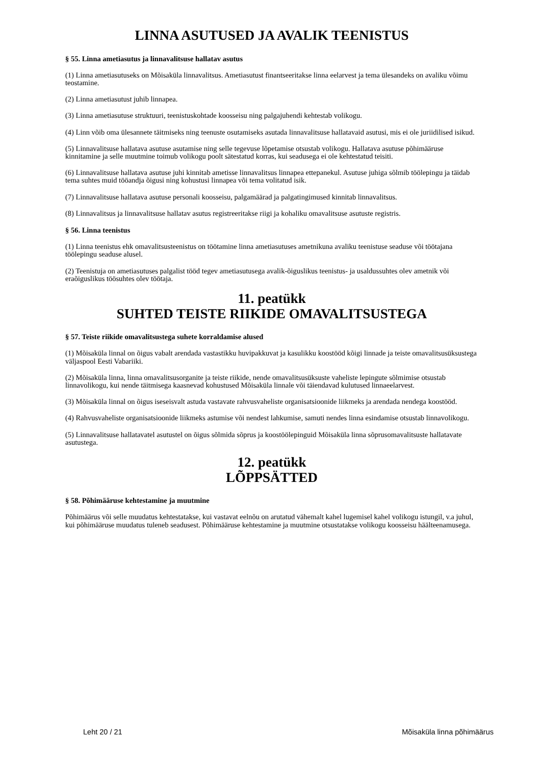LINNA ASUTUSED JA AVALIK TEENISTUS
§ 55. Linna ametiasutus ja linnavalitsuse hallatav asutus
(1) Linna ametiasutuseks on Mõisaküla linnavalitsus. Ametiasutust finantseeritakse linna eelarvest ja tema ülesandeks on avaliku võimu teostamine.
(2) Linna ametiasutust juhib linnapea.
(3) Linna ametiasutuse struktuuri, teenistuskohtade koosseisu ning palgajuhendi kehtestab volikogu.
(4) Linn võib oma ülesannete täitmiseks ning teenuste osutamiseks asutada linnavalitsuse hallatavaid asutusi, mis ei ole juriidilised isikud.
(5) Linnavalitsuse hallatava asutuse asutamise ning selle tegevuse lõpetamise otsustab volikogu. Hallatava asutuse põhimääruse kinnitamine ja selle muutmine toimub volikogu poolt sätestatud korras, kui seadusega ei ole kehtestatud teisiti.
(6) Linnavalitsuse hallatava asutuse juhi kinnitab ametisse linnavalitsus linnapea ettepanekul. Asutuse juhiga sõlmib töölepingu ja täidab tema suhtes muid tööandja õigusi ning kohustusi linnapea või tema volitatud isik.
(7) Linnavalitsuse hallatava asutuse personali koosseisu, palgamäärad ja palgatingimused kinnitab linnavalitsus.
(8) Linnavalitsus ja linnavalitsuse hallatav asutus registreeritakse riigi ja kohaliku omavalitsuse asutuste registris.
§ 56. Linna teenistus
(1) Linna teenistus ehk omavalitsusteenistus on töötamine linna ametiasutuses ametnikuna avaliku teenistuse seaduse või töötajana töölepingu seaduse alusel.
(2) Teenistuja on ametiasutuses palgalist tööd tegev ametiasutusega avalik-õiguslikus teenistus- ja usaldussuhtes olev ametnik või eraõiguslikus töösuhtes olev töötaja.
11. peatükk
SUHTED TEISTE RIIKIDE OMAVALITSUSTEGA
§ 57. Teiste riikide omavalitsustega suhete korraldamise alused
(1) Mõisaküla linnal on õigus vabalt arendada vastastikku huvipakkuvat ja kasulikku koostööd kõigi linnade ja teiste omavalitsusüksustega väljaspool Eesti Vabariiki.
(2) Mõisaküla linna, linna omavalitsusorganite ja teiste riikide, nende omavalitsusüksuste vaheliste lepingute sõlmimise otsustab linnavolikogu, kui nende täitmisega kaasnevad kohustused Mõisaküla linnale või täiendavad kulutused linnaeelarvest.
(3) Mõisaküla linnal on õigus iseseisvalt astuda vastavate rahvusvaheliste organisatsioonide liikmeks ja arendada nendega koostööd.
(4) Rahvusvaheliste organisatsioonide liikmeks astumise või nendest lahkumise, samuti nendes linna esindamise otsustab linnavolikogu.
(5) Linnavalitsuse hallatavatel asutustel on õigus sõlmida sõprus ja koostöölepinguid Mõisaküla linna sõprusomavalitsuste hallatavate asutustega.
12. peatükk
LÕPPSÄTTED
§ 58. Põhimääruse kehtestamine ja muutmine
Põhimäärus või selle muudatus kehtestatakse, kui vastavat eelnõu on arutatud vähemalt kahel lugemisel kahel volikogu istungil, v.a juhul, kui põhimääruse muudatus tuleneb seadusest. Põhimääruse kehtestamine ja muutmine otsustatakse volikogu koosseisu häälteenamusega.
Leht 20 / 21 Mõisaküla linna põhimäärus